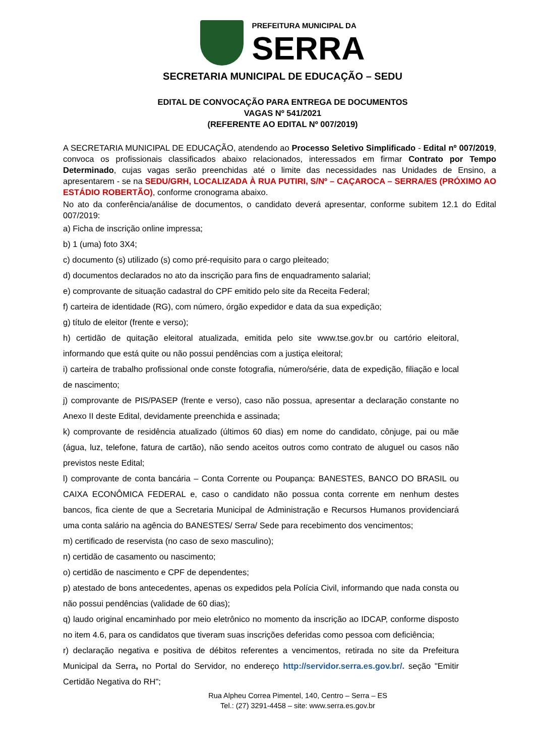PREFEITURA MUNICIPAL DA
SERRA
SECRETARIA MUNICIPAL DE EDUCAÇÃO – SEDU
EDITAL DE CONVOCAÇÃO PARA ENTREGA DE DOCUMENTOS
VAGAS Nº 541/2021
(REFERENTE AO EDITAL Nº 007/2019)
A SECRETARIA MUNICIPAL DE EDUCAÇÃO, atendendo ao Processo Seletivo Simplificado - Edital nº 007/2019, convoca os profissionais classificados abaixo relacionados, interessados em firmar Contrato por Tempo Determinado, cujas vagas serão preenchidas até o limite das necessidades nas Unidades de Ensino, a apresentarem - se na SEDU/GRH, LOCALIZADA À RUA PUTIRI, S/Nº – CAÇAROCA – SERRA/ES (PRÓXIMO AO ESTÁDIO ROBERTÃO), conforme cronograma abaixo.
No ato da conferência/análise de documentos, o candidato deverá apresentar, conforme subitem 12.1 do Edital 007/2019:
a) Ficha de inscrição online impressa;
b) 1 (uma) foto 3X4;
c) documento (s) utilizado (s) como pré-requisito para o cargo pleiteado;
d) documentos declarados no ato da inscrição para fins de enquadramento salarial;
e) comprovante de situação cadastral do CPF emitido pelo site da Receita Federal;
f) carteira de identidade (RG), com número, órgão expedidor e data da sua expedição;
g) título de eleitor (frente e verso);
h) certidão de quitação eleitoral atualizada, emitida pelo site www.tse.gov.br ou cartório eleitoral, informando que está quite ou não possui pendências com a justiça eleitoral;
i) carteira de trabalho profissional onde conste fotografia, número/série, data de expedição, filiação e local de nascimento;
j) comprovante de PIS/PASEP (frente e verso), caso não possua, apresentar a declaração constante no Anexo II deste Edital, devidamente preenchida e assinada;
k) comprovante de residência atualizado (últimos 60 dias) em nome do candidato, cônjuge, pai ou mãe (água, luz, telefone, fatura de cartão), não sendo aceitos outros como contrato de aluguel ou casos não previstos neste Edital;
l) comprovante de conta bancária – Conta Corrente ou Poupança: BANESTES, BANCO DO BRASIL ou CAIXA ECONÔMICA FEDERAL e, caso o candidato não possua conta corrente em nenhum destes bancos, fica ciente de que a Secretaria Municipal de Administração e Recursos Humanos providenciará uma conta salário na agência do BANESTES/ Serra/ Sede para recebimento dos vencimentos;
m) certificado de reservista (no caso de sexo masculino);
n) certidão de casamento ou nascimento;
o) certidão de nascimento e CPF de dependentes;
p) atestado de bons antecedentes, apenas os expedidos pela Polícia Civil, informando que nada consta ou não possui pendências (validade de 60 dias);
q) laudo original encaminhado por meio eletrônico no momento da inscrição ao IDCAP, conforme disposto no item 4.6, para os candidatos que tiveram suas inscrições deferidas como pessoa com deficiência;
r) declaração negativa e positiva de débitos referentes a vencimentos, retirada no site da Prefeitura Municipal da Serra, no Portal do Servidor, no endereço http://servidor.serra.es.gov.br/. seção "Emitir Certidão Negativa do RH";
Rua Alpheu Correa Pimentel, 140, Centro – Serra – ES
Tel.: (27) 3291-4458 – site: www.serra.es.gov.br